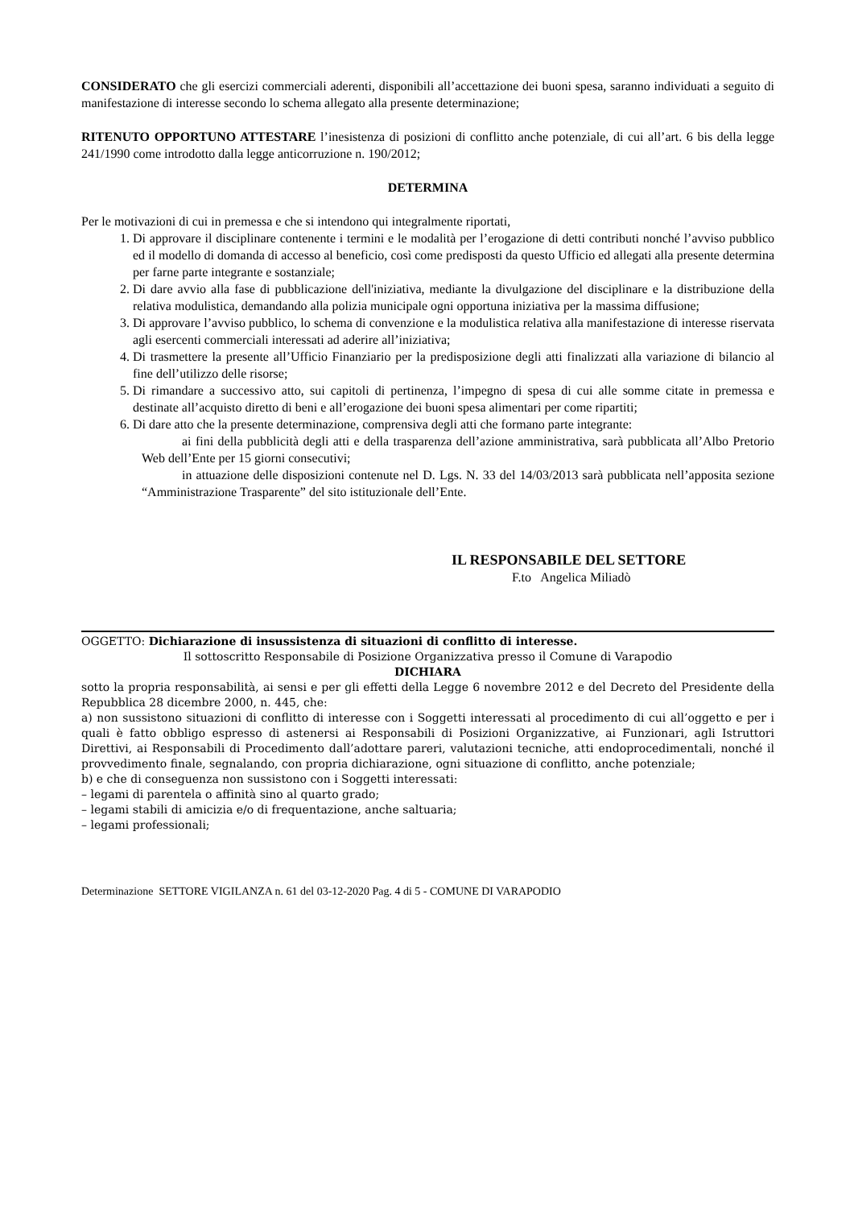CONSIDERATO che gli esercizi commerciali aderenti, disponibili all’accettazione dei buoni spesa, saranno individuati a seguito di manifestazione di interesse secondo lo schema allegato alla presente determinazione;
RITENUTO OPPORTUNO ATTESTARE l’inesistenza di posizioni di conflitto anche potenziale, di cui all’art. 6 bis della legge 241/1990 come introdotto dalla legge anticorruzione n. 190/2012;
DETERMINA
Per le motivazioni di cui in premessa e che si intendono qui integralmente riportati,
1. Di approvare il disciplinare contenente i termini e le modalità per l’erogazione di detti contributi nonché l’avviso pubblico ed il modello di domanda di accesso al beneficio, così come predisposti da questo Ufficio ed allegati alla presente determina per farne parte integrante e sostanziale;
2. Di dare avvio alla fase di pubblicazione dell'iniziativa, mediante la divulgazione del disciplinare e la distribuzione della relativa modulistica, demandando alla polizia municipale ogni opportuna iniziativa per la massima diffusione;
3. Di approvare l’avviso pubblico, lo schema di convenzione e la modulistica relativa alla manifestazione di interesse riservata agli esercenti commerciali interessati ad aderire all’iniziativa;
4. Di trasmettere la presente all’Ufficio Finanziario per la predisposizione degli atti finalizzati alla variazione di bilancio al fine dell’utilizzo delle risorse;
5. Di rimandare a successivo atto, sui capitoli di pertinenza, l’impegno di spesa di cui alle somme citate in premessa e destinate all’acquisto diretto di beni e all’erogazione dei buoni spesa alimentari per come ripartiti;
6. Di dare atto che la presente determinazione, comprensiva degli atti che formano parte integrante:
ai fini della pubblicità degli atti e della trasparenza dell’azione amministrativa, sarà pubblicata all’Albo Pretorio Web dell’Ente per 15 giorni consecutivi;
in attuazione delle disposizioni contenute nel D. Lgs. N. 33 del 14/03/2013 sarà pubblicata nell’apposita sezione “Amministrazione Trasparente” del sito istituzionale dell’Ente.
IL RESPONSABILE DEL SETTORE
F.to Angelica Miliadò
OGGETTO: Dichiarazione di insussistenza di situazioni di conflitto di interesse.
Il sottoscritto Responsabile di Posizione Organizzativa presso il Comune di Varapodio
DICHIARA
sotto la propria responsabilità, ai sensi e per gli effetti della Legge 6 novembre 2012 e del Decreto del Presidente della Repubblica 28 dicembre 2000, n. 445, che:
a) non sussistono situazioni di conflitto di interesse con i Soggetti interessati al procedimento di cui all’oggetto e per i quali è fatto obbligo espresso di astenersi ai Responsabili di Posizioni Organizzative, ai Funzionari, agli Istruttori Direttivi, ai Responsabili di Procedimento dall’adottare pareri, valutazioni tecniche, atti endoprocedimentali, nonché il provvedimento finale, segnalando, con propria dichiarazione, ogni situazione di conflitto, anche potenziale;
b) e che di conseguenza non sussistono con i Soggetti interessati:
– legami di parentela o affinità sino al quarto grado;
– legami stabili di amicizia e/o di frequentazione, anche saltuaria;
– legami professionali;
Determinazione SETTORE VIGILANZA n. 61 del 03-12-2020 Pag. 4 di 5 - COMUNE DI VARAPODIO